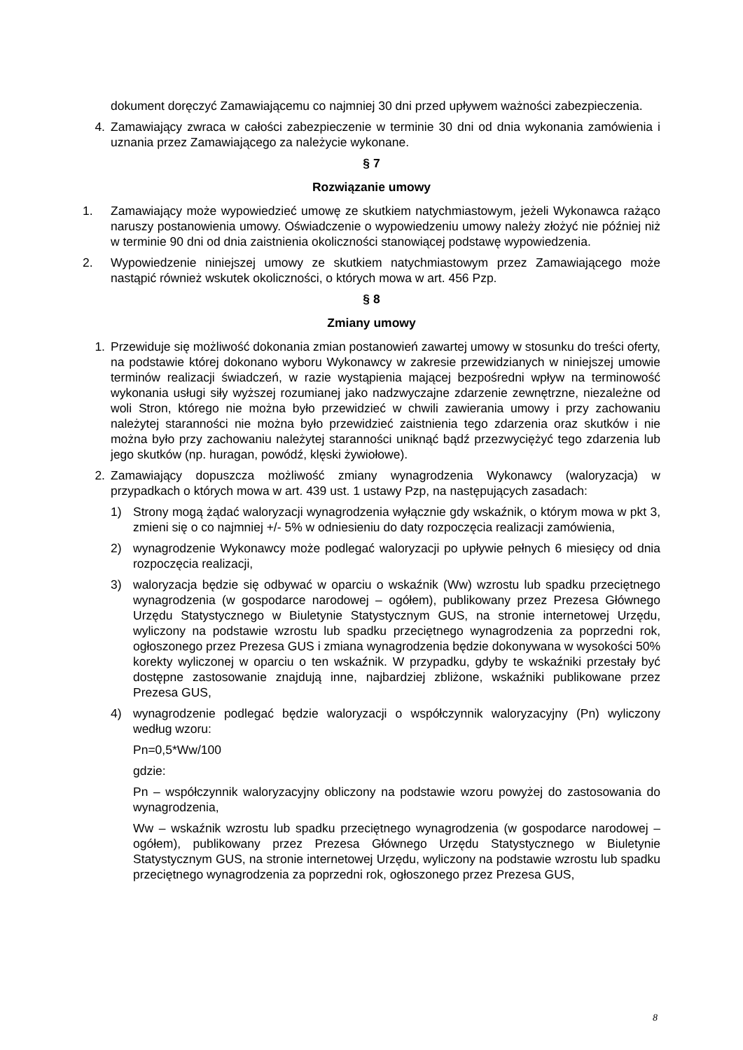dokument doręczyć Zamawiającemu co najmniej 30 dni przed upływem ważności zabezpieczenia.
4. Zamawiający zwraca w całości zabezpieczenie w terminie 30 dni od dnia wykonania zamówienia i uznania przez Zamawiającego za należycie wykonane.
§ 7
Rozwiązanie umowy
1. Zamawiający może wypowiedzieć umowę ze skutkiem natychmiastowym, jeżeli Wykonawca rażąco naruszy postanowienia umowy. Oświadczenie o wypowiedzeniu umowy należy złożyć nie później niż w terminie 90 dni od dnia zaistnienia okoliczności stanowiącej podstawę wypowiedzenia.
2. Wypowiedzenie niniejszej umowy ze skutkiem natychmiastowym przez Zamawiającego może nastąpić również wskutek okoliczności, o których mowa w art. 456 Pzp.
§ 8
Zmiany umowy
1. Przewiduje się możliwość dokonania zmian postanowień zawartej umowy w stosunku do treści oferty, na podstawie której dokonano wyboru Wykonawcy w zakresie przewidzianych w niniejszej umowie terminów realizacji świadczeń, w razie wystąpienia mającej bezpośredni wpływ na terminowość wykonania usługi siły wyższej rozumianej jako nadzwyczajne zdarzenie zewnętrzne, niezależne od woli Stron, którego nie można było przewidzieć w chwili zawierania umowy i przy zachowaniu należytej staranności nie można było przewidzieć zaistnienia tego zdarzenia oraz skutków i nie można było przy zachowaniu należytej staranności uniknąć bądź przezwyciężyć tego zdarzenia lub jego skutków (np. huragan, powódź, klęski żywiołowe).
2. Zamawiający dopuszcza możliwość zmiany wynagrodzenia Wykonawcy (waloryzacja) w przypadkach o których mowa w art. 439 ust. 1 ustawy Pzp, na następujących zasadach:
1) Strony mogą żądać waloryzacji wynagrodzenia wyłącznie gdy wskaźnik, o którym mowa w pkt 3, zmieni się o co najmniej +/- 5% w odniesieniu do daty rozpoczęcia realizacji zamówienia,
2) wynagrodzenie Wykonawcy może podlegać waloryzacji po upływie pełnych 6 miesięcy od dnia rozpoczęcia realizacji,
3) waloryzacja będzie się odbywać w oparciu o wskaźnik (Ww) wzrostu lub spadku przeciętnego wynagrodzenia (w gospodarce narodowej – ogółem), publikowany przez Prezesa Głównego Urzędu Statystycznego w Biuletynie Statystycznym GUS, na stronie internetowej Urzędu, wyliczony na podstawie wzrostu lub spadku przeciętnego wynagrodzenia za poprzedni rok, ogłoszonego przez Prezesa GUS i zmiana wynagrodzenia będzie dokonywana w wysokości 50% korekty wyliczonej w oparciu o ten wskaźnik. W przypadku, gdyby te wskaźniki przestały być dostępne zastosowanie znajdują inne, najbardziej zbliżone, wskaźniki publikowane przez Prezesa GUS,
4) wynagrodzenie podlegać będzie waloryzacji o współczynnik waloryzacyjny (Pn) wyliczony według wzoru:
Pn=0,5*Ww/100
gdzie:
Pn – współczynnik waloryzacyjny obliczony na podstawie wzoru powyżej do zastosowania do wynagrodzenia,
Ww – wskaźnik wzrostu lub spadku przeciętnego wynagrodzenia (w gospodarce narodowej – ogółem), publikowany przez Prezesa Głównego Urzędu Statystycznego w Biuletynie Statystycznym GUS, na stronie internetowej Urzędu, wyliczony na podstawie wzrostu lub spadku przeciętnego wynagrodzenia za poprzedni rok, ogłoszonego przez Prezesa GUS,
8